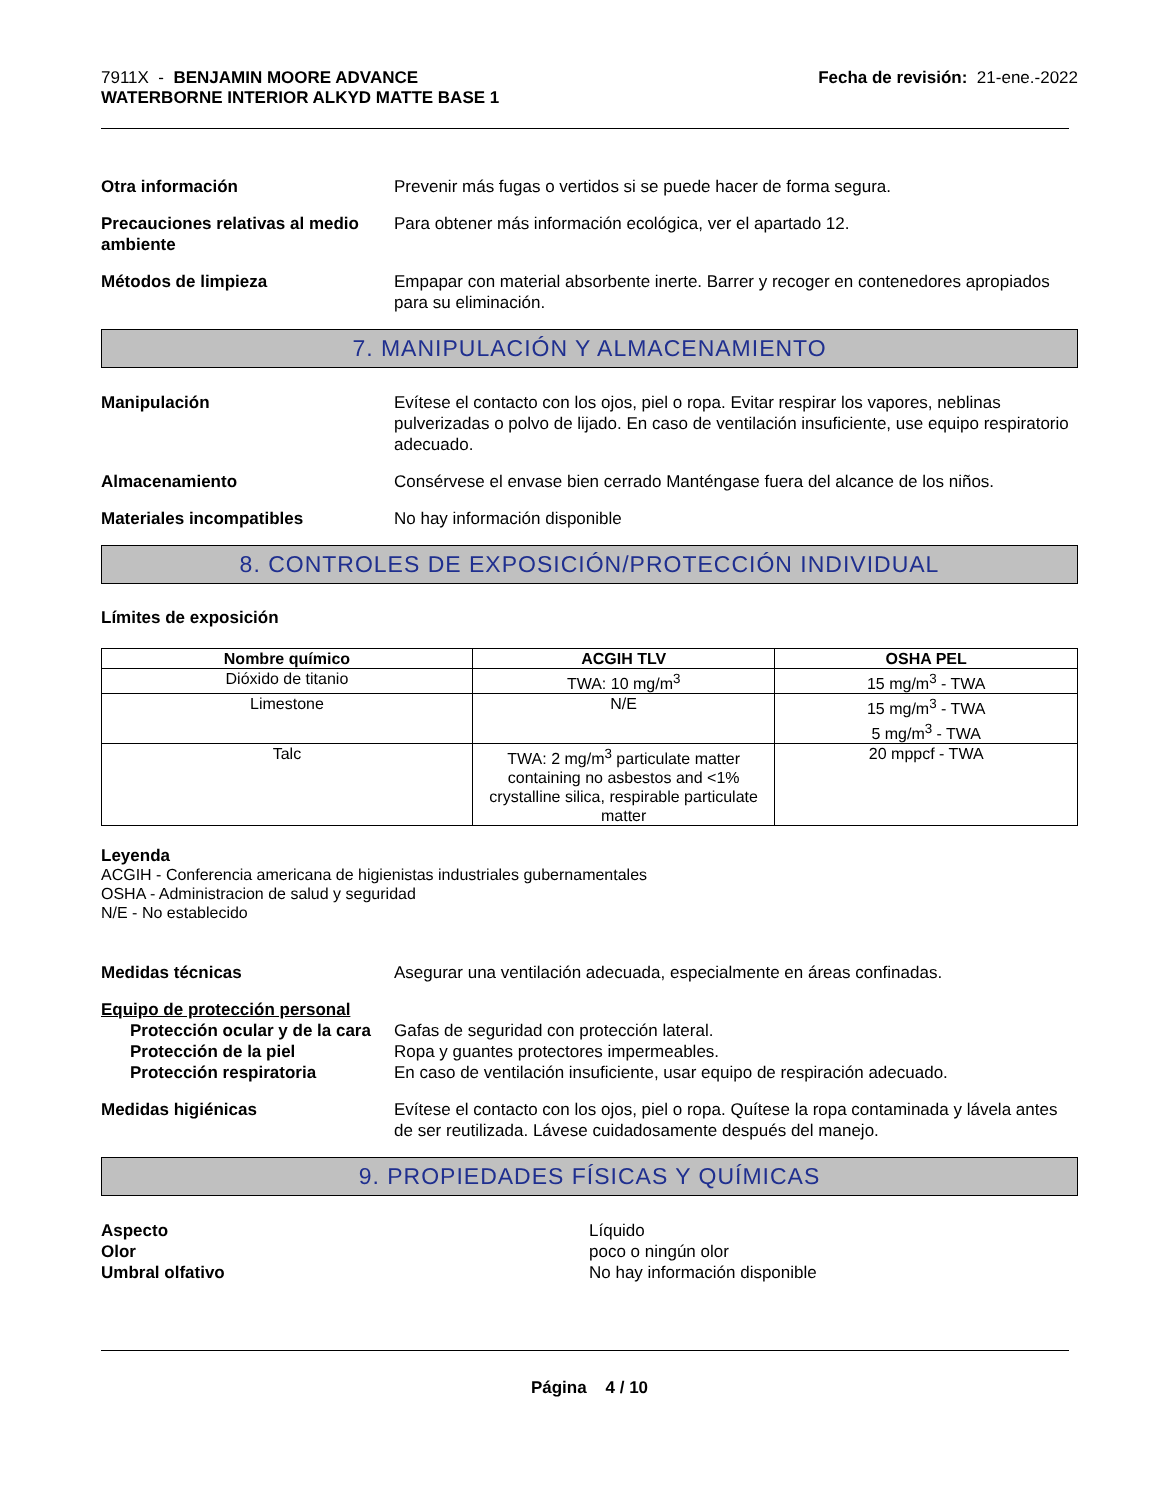7911X - BENJAMIN MOORE ADVANCE
WATERBORNE INTERIOR ALKYD MATTE BASE 1
Fecha de revisión: 21-ene.-2022
Otra información Prevenir más fugas o vertidos si se puede hacer de forma segura.
Precauciones relativas al medio ambiente
Para obtener más información ecológica, ver el apartado 12.
Métodos de limpieza Empapar con material absorbente inerte. Barrer y recoger en contenedores apropiados para su eliminación.
7. MANIPULACIÓN Y ALMACENAMIENTO
Manipulación Evítese el contacto con los ojos, piel o ropa. Evitar respirar los vapores, neblinas pulverizadas o polvo de lijado. En caso de ventilación insuficiente, use equipo respiratorio adecuado.
Almacenamiento Consérvese el envase bien cerrado Manténgase fuera del alcance de los niños.
Materiales incompatibles No hay información disponible
8. CONTROLES DE EXPOSICIÓN/PROTECCIÓN INDIVIDUAL
Límites de exposición
| Nombre químico | ACGIH TLV | OSHA PEL |
| --- | --- | --- |
| Dióxido de titanio | TWA: 10 mg/m<sup>3</sup> | 15 mg/m<sup>3</sup> - TWA |
| Limestone | N/E | 15 mg/m<sup>3</sup> - TWA 5 mg/m<sup>3</sup> - TWA |
| Talc | TWA: 2 mg/m<sup>3</sup> particulate matter containing no asbestos and <1% crystalline silica, respirable particulate matter | 20 mppcf - TWA |
Leyenda
ACGIH - Conferencia americana de higienistas industriales gubernamentales
OSHA - Administracion de salud y seguridad
N/E - No establecido
Medidas técnicas Asegurar una ventilación adecuada, especialmente en áreas confinadas.
Equipo de protección personal
Protección ocular y de la cara
Gafas de seguridad con protección lateral.
Protección de la piel Ropa y guantes protectores impermeables.
Protección respiratoria En caso de ventilación insuficiente, usar equipo de respiración adecuado.
Medidas higiénicas Evítese el contacto con los ojos, piel o ropa. Quítese la ropa contaminada y lávela antes de ser reutilizada. Lávese cuidadosamente después del manejo.
9. PROPIEDADES FÍSICAS Y QUÍMICAS
Aspecto
Olor
Umbral olfativo
Líquido
poco o ningún olor
No hay información disponible
Página 4 / 10